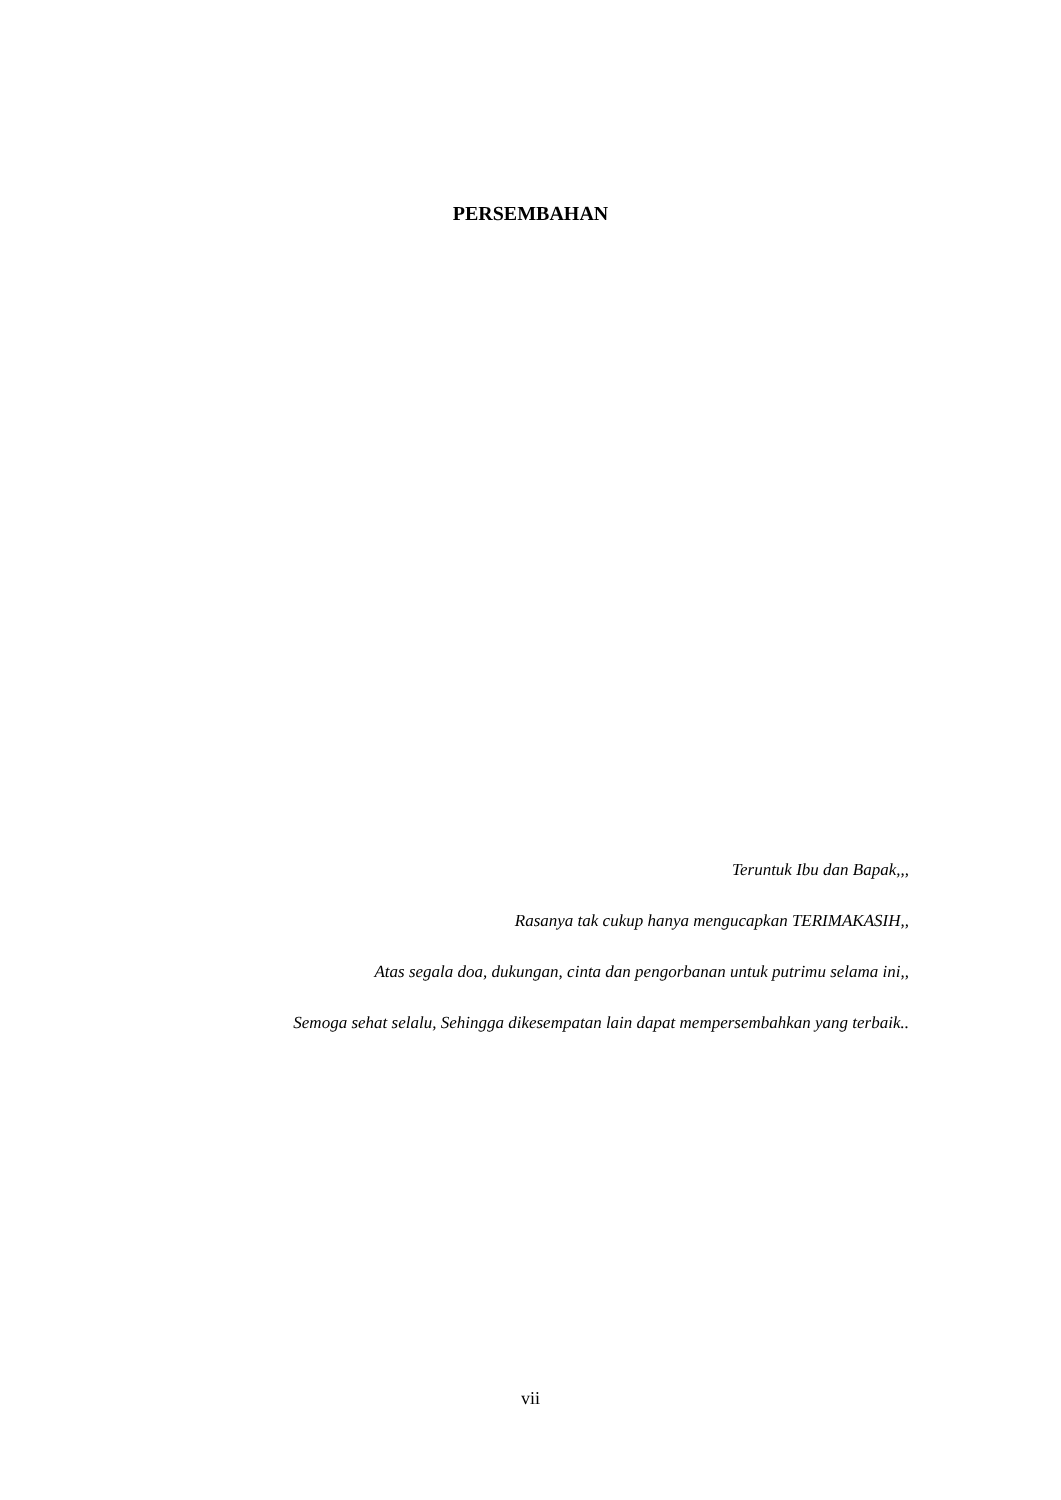PERSEMBAHAN
Teruntuk Ibu dan Bapak,,,
Rasanya tak cukup hanya mengucapkan TERIMAKASIH,,
Atas segala doa, dukungan, cinta dan pengorbanan untuk putrimu selama ini,,
Semoga sehat selalu, Sehingga dikesempatan lain dapat mempersembahkan yang terbaik..
vii